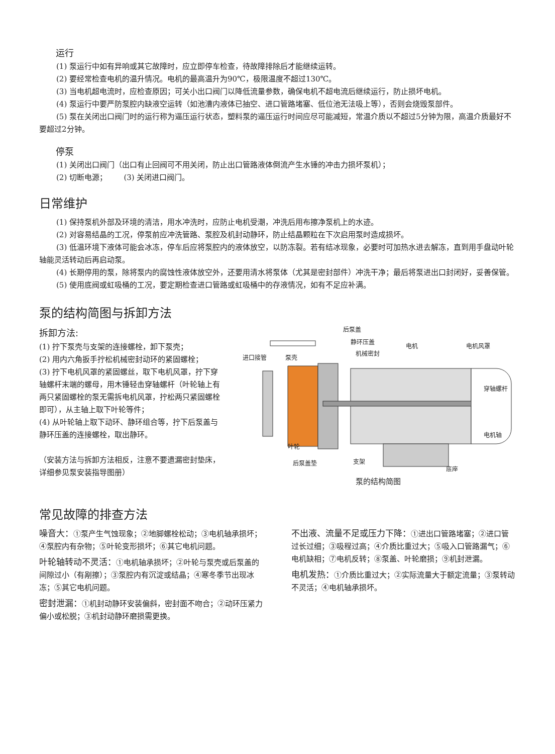运行
(1) 泵运行中如有异响或其它故障时，应立即停车检查，待故障排除后才能继续运转。
(2) 要经常检查电机的温升情况。电机的最高温升为90℃，极限温度不超过130℃。
(3) 当电机超电流时，应检查原因；可关小出口阀门以降低流量参数，确保电机不超电流后继续运行，防止损坏电机。
(4) 泵运行中要严防泵腔内缺液空运转（如池漕内液体已抽空、进口管路堵塞、低位池无法吸上等），否则会烧毁泵部件。
(5) 泵在关闭出口阀门时的运行称为逼压运行状态，塑料泵的逼压运行时间应尽可能减短，常温介质以不超过5分钟为限，高温介质最好不要超过2分钟。
停泵
(1) 关闭出口阀门（出口有止回阀可不用关闭，防止出口管路液体倒流产生水锤的冲击力损坏泵机）；
(2) 切断电源； (3) 关闭进口阀门。
日常维护
(1) 保持泵机外部及环境的清洁，用水冲洗时，应防止电机受潮，冲洗后用布擦净泵机上的水迹。
(2) 对容易结晶的工况，停泵前应冲洗管路、泵腔及机封动静环，防止结晶颗粒在下次启用泵时造成损坏。
(3) 低温环境下液体可能会冰冻，停车后应将泵腔内的液体放空，以防冻裂。若有结冰现象，必要时可加热水进去解冻，直到用手盘动叶轮轴能灵活转动后再启动泵。
(4) 长期停用的泵，除将泵内的腐蚀性液体放空外，还要用清水将泵体（尤其是密封部件）冲洗干净；最后将泵进出口封闭好，妥善保管。
(5) 使用底阀或虹吸桶的工况，要定期检查进口管路或虹吸桶中的存液情况，如有不足应补满。
泵的结构简图与拆卸方法
拆卸方法:
(1) 拧下泵壳与支架的连接螺栓，卸下泵壳；
(2) 用内六角扳手拧松机械密封动环的紧固螺栓；
(3) 拧下电机风罩的紧固螺丝，取下电机风罩，拧下穿轴螺杆末端的螺母，用木锤轻击穿轴螺杆（叶轮轴上有两只紧固螺栓的泵无需拆电机风罩，拧松两只紧固螺栓即可），从主轴上取下叶轮等件；
(4) 从叶轮轴上取下动环、静环组合等，拧下后泵盖与静环压盖的连接螺栓，取出静环。
（安装方法与拆卸方法相反，注意不要遗漏密封垫床，详细参见泵安装指导图册）
后泵盖
静环压盖
机械密封
电机
电机风罩
进口接管
泵壳
穿轴螺杆
电机轴
叶轮
后泵盖垫
支架
底座
泵的结构简图
常见故障的排查方法
噪音大：①泵产生气蚀现象；②地脚螺栓松动；③电机轴承损坏；④泵腔内有杂物；⑤叶轮变形损坏；⑥其它电机问题。
叶轮轴转动不灵活：①电机轴承损坏；②叶轮与泵壳或后泵盖的间隙过小（有剐擦）；③泵腔内有沉淀或结晶；④寒冬季节出现冰冻；⑤其它电机问题。
密封泄漏：①机封动静环安装偏斜，密封面不吻合；②动环压紧力偏小或松脱；③机封动静环磨损需更换。
不出液、流量不足或压力下降：①进出口管路堵塞；②进口管过长过细；③吸程过高；④介质比重过大；⑤吸入口管路漏气；⑥电机缺相；⑦电机反转；⑧泵盖、叶轮磨损；⑨机封泄漏。
电机发热：①介质比重过大；②实际流量大于额定流量；③泵转动不灵活；④电机轴承损坏。